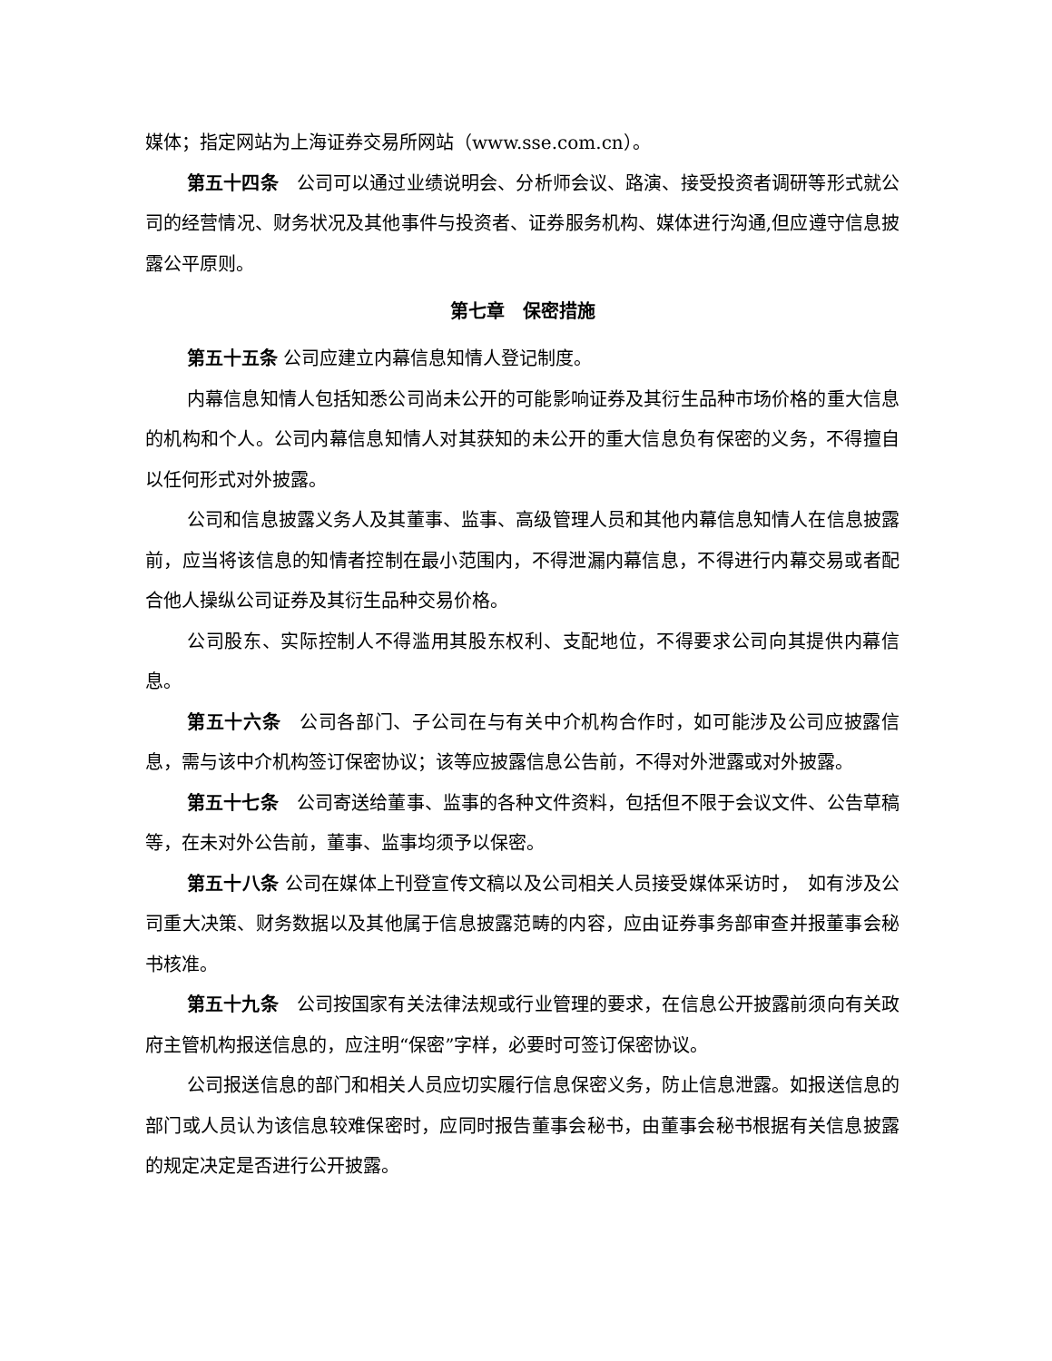媒体；指定网站为上海证券交易所网站（www.sse.com.cn）。
第五十四条　公司可以通过业绩说明会、分析师会议、路演、接受投资者调研等形式就公司的经营情况、财务状况及其他事件与投资者、证券服务机构、媒体进行沟通,但应遵守信息披露公平原则。
第七章　保密措施
第五十五条 公司应建立内幕信息知情人登记制度。
内幕信息知情人包括知悉公司尚未公开的可能影响证券及其衍生品种市场价格的重大信息的机构和个人。公司内幕信息知情人对其获知的未公开的重大信息负有保密的义务，不得擅自以任何形式对外披露。
公司和信息披露义务人及其董事、监事、高级管理人员和其他内幕信息知情人在信息披露前，应当将该信息的知情者控制在最小范围内，不得泄漏内幕信息，不得进行内幕交易或者配合他人操纵公司证券及其衍生品种交易价格。
公司股东、实际控制人不得滥用其股东权利、支配地位，不得要求公司向其提供内幕信息。
第五十六条　公司各部门、子公司在与有关中介机构合作时，如可能涉及公司应披露信息，需与该中介机构签订保密协议；该等应披露信息公告前，不得对外泄露或对外披露。
第五十七条　公司寄送给董事、监事的各种文件资料，包括但不限于会议文件、公告草稿等，在未对外公告前，董事、监事均须予以保密。
第五十八条 公司在媒体上刊登宣传文稿以及公司相关人员接受媒体采访时，　如有涉及公司重大决策、财务数据以及其他属于信息披露范畴的内容，应由证券事务部审查并报董事会秘书核准。
第五十九条　公司按国家有关法律法规或行业管理的要求，在信息公开披露前须向有关政府主管机构报送信息的，应注明“保密”字样，必要时可签订保密协议。
公司报送信息的部门和相关人员应切实履行信息保密义务，防止信息泄露。如报送信息的部门或人员认为该信息较难保密时，应同时报告董事会秘书，由董事会秘书根据有关信息披露的规定决定是否进行公开披露。